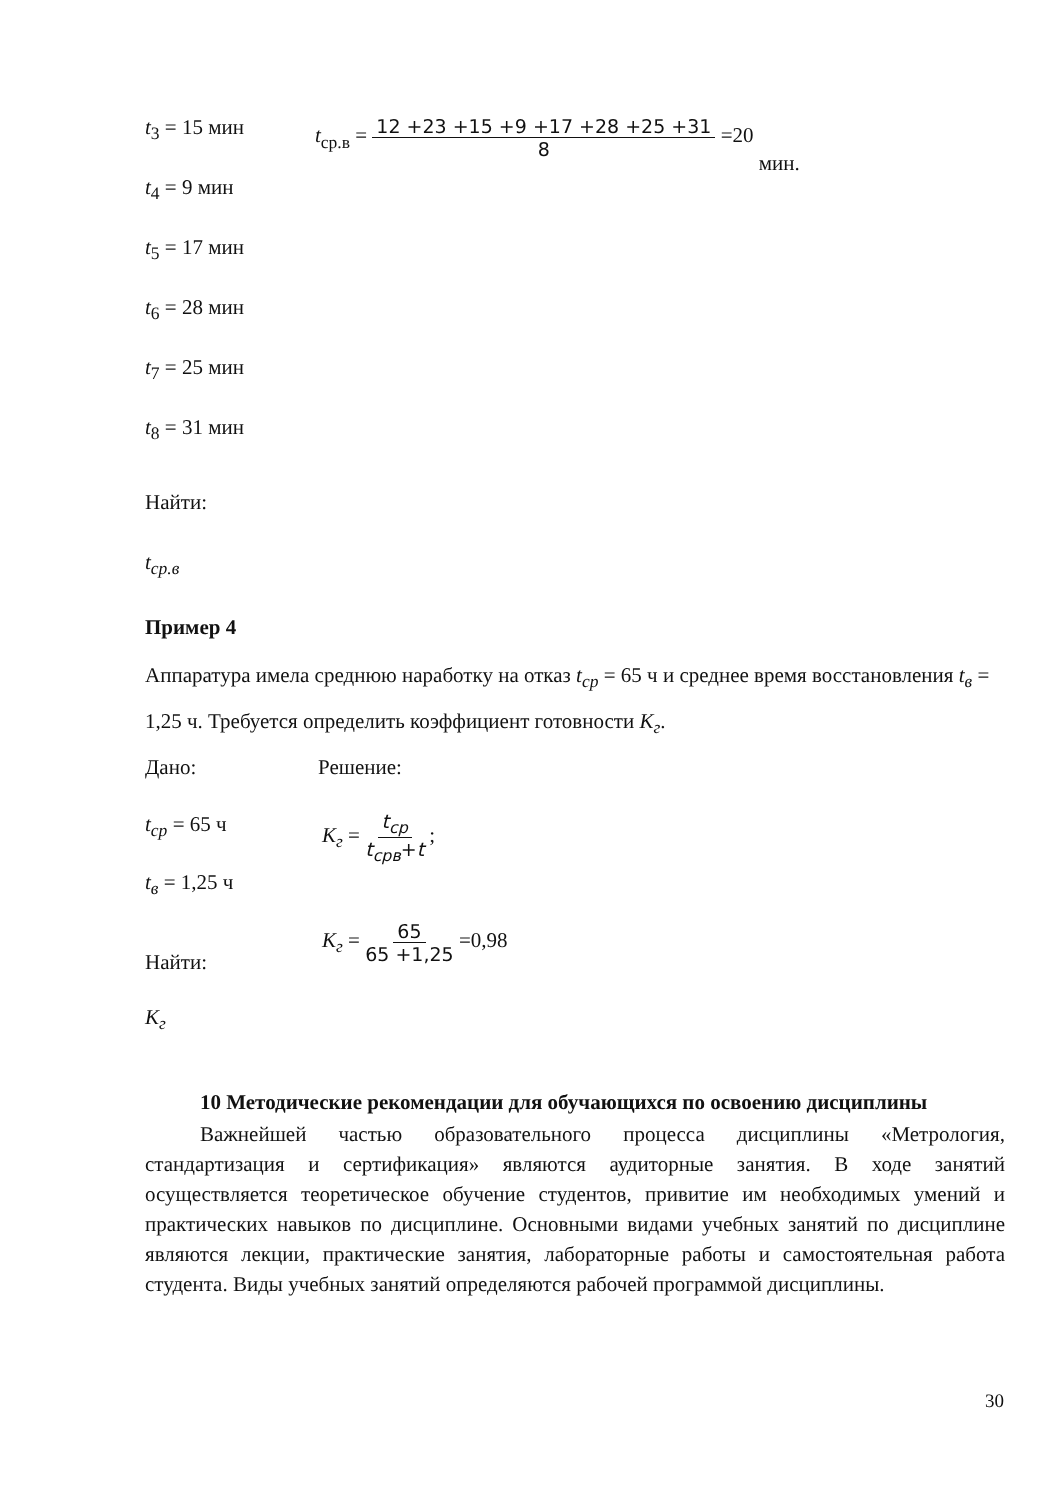t<sub>3</sub> = 15 мин
t<sub>ср.в</sub> = 12 +23 +15 +9 +17 +28 +25 +31 8 =20 мин.
t<sub>4</sub> = 9 мин
t<sub>5</sub> = 17 мин
t<sub>6</sub> = 28 мин
t<sub>7</sub> = 25 мин
t<sub>8</sub> = 31 мин
Найти:
t<sub>ср.в</sub>
Пример 4
Аппаратура имела среднюю наработку на отказ t<sub>ср</sub> = 65 ч и среднее время восстановления t<sub>в</sub> = 1,25 ч. Требуется определить коэффициент готовности К<sub>г</sub>.
Дано: Решение:
t<sub>ср</sub> = 65 ч K<sub>г</sub> = t<sub>ср</sub> t<sub>срв</sub>+t ;
t<sub>в</sub> = 1,25 ч
K<sub>г</sub> = 65 65 +1,25 =0,98
Найти:
К<sub>г</sub>
10 Методические рекомендации для обучающихся по освоению дисциплины
Важнейшей частью образовательного процесса дисциплины «Метрология, стандартизация и сертификация» являются аудиторные занятия. В ходе занятий осуществляется теоретическое обучение студентов, привитие им необходимых умений и практических навыков по дисциплине. Основными видами учебных занятий по дисциплине являются лекции, практические занятия, лабораторные работы и самостоятельная работа студента. Виды учебных занятий определяются рабочей программой дисциплины.
30